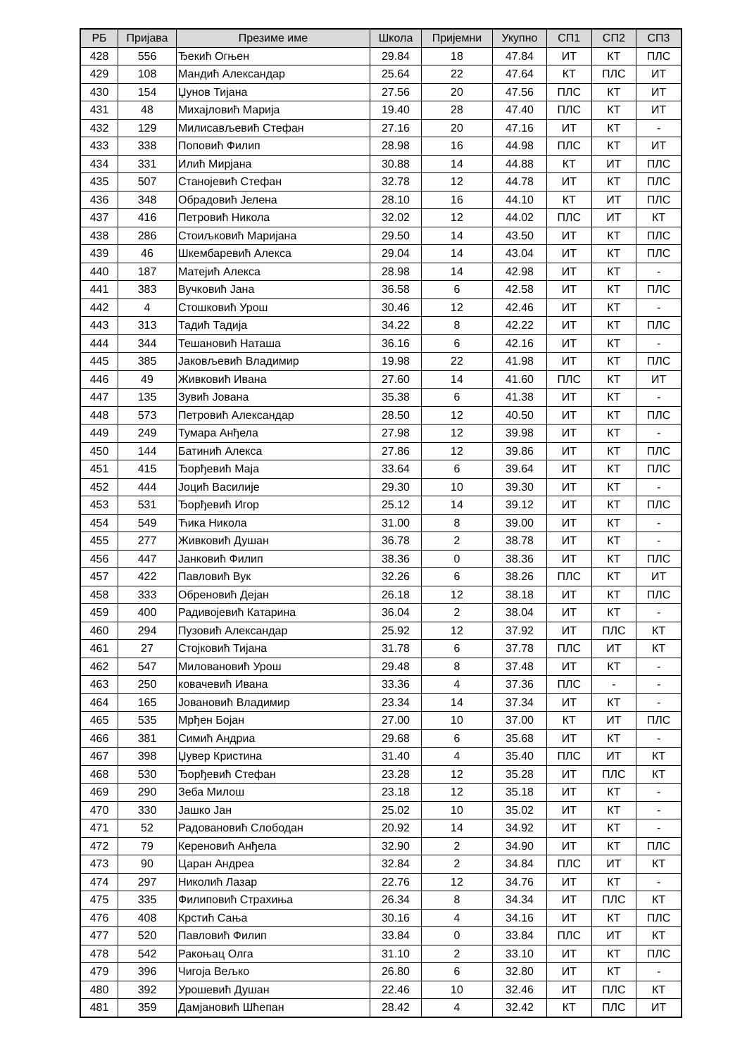| РБ | Пријава | Презиме име | Школа | Пријемни | Укупно | СП1 | СП2 | СП3 |
| --- | --- | --- | --- | --- | --- | --- | --- | --- |
| 428 | 556 | Ђекић Огњен | 29.84 | 18 | 47.84 | ИТ | КТ | ПЛС |
| 429 | 108 | Мандић Александар | 25.64 | 22 | 47.64 | КТ | ПЛС | ИТ |
| 430 | 154 | Џунов Тијана | 27.56 | 20 | 47.56 | ПЛС | КТ | ИТ |
| 431 | 48 | Михајловић Марија | 19.40 | 28 | 47.40 | ПЛС | КТ | ИТ |
| 432 | 129 | Милисављевић Стефан | 27.16 | 20 | 47.16 | ИТ | КТ | - |
| 433 | 338 | Поповић Филип | 28.98 | 16 | 44.98 | ПЛС | КТ | ИТ |
| 434 | 331 | Илић Мирјана | 30.88 | 14 | 44.88 | КТ | ИТ | ПЛС |
| 435 | 507 | Станојевић Стефан | 32.78 | 12 | 44.78 | ИТ | КТ | ПЛС |
| 436 | 348 | Обрадовић Јелена | 28.10 | 16 | 44.10 | КТ | ИТ | ПЛС |
| 437 | 416 | Петровић Никола | 32.02 | 12 | 44.02 | ПЛС | ИТ | КТ |
| 438 | 286 | Стоиљковић Маријана | 29.50 | 14 | 43.50 | ИТ | КТ | ПЛС |
| 439 | 46 | Шкембаревић Алекса | 29.04 | 14 | 43.04 | ИТ | КТ | ПЛС |
| 440 | 187 | Матејић Алекса | 28.98 | 14 | 42.98 | ИТ | КТ | - |
| 441 | 383 | Вучковић Јана | 36.58 | 6 | 42.58 | ИТ | КТ | ПЛС |
| 442 | 4 | Стошковић Урош | 30.46 | 12 | 42.46 | ИТ | КТ | - |
| 443 | 313 | Тадић Тадија | 34.22 | 8 | 42.22 | ИТ | КТ | ПЛС |
| 444 | 344 | Тешановић Наташа | 36.16 | 6 | 42.16 | ИТ | КТ | - |
| 445 | 385 | Јаковљевић Владимир | 19.98 | 22 | 41.98 | ИТ | КТ | ПЛС |
| 446 | 49 | Живковић Ивана | 27.60 | 14 | 41.60 | ПЛС | КТ | ИТ |
| 447 | 135 | Зувић Јована | 35.38 | 6 | 41.38 | ИТ | КТ | - |
| 448 | 573 | Петровић Александар | 28.50 | 12 | 40.50 | ИТ | КТ | ПЛС |
| 449 | 249 | Тумара Анђела | 27.98 | 12 | 39.98 | ИТ | КТ | - |
| 450 | 144 | Батинић Алекса | 27.86 | 12 | 39.86 | ИТ | КТ | ПЛС |
| 451 | 415 | Ђорђевић Маја | 33.64 | 6 | 39.64 | ИТ | КТ | ПЛС |
| 452 | 444 | Јоцић Василије | 29.30 | 10 | 39.30 | ИТ | КТ | - |
| 453 | 531 | Ђорђевић Игор | 25.12 | 14 | 39.12 | ИТ | КТ | ПЛС |
| 454 | 549 | Ћика Никола | 31.00 | 8 | 39.00 | ИТ | КТ | - |
| 455 | 277 | Живковић Душан | 36.78 | 2 | 38.78 | ИТ | КТ | - |
| 456 | 447 | Јанковић Филип | 38.36 | 0 | 38.36 | ИТ | КТ | ПЛС |
| 457 | 422 | Павловић Вук | 32.26 | 6 | 38.26 | ПЛС | КТ | ИТ |
| 458 | 333 | Обреновић Дејан | 26.18 | 12 | 38.18 | ИТ | КТ | ПЛС |
| 459 | 400 | Радивојевић Катарина | 36.04 | 2 | 38.04 | ИТ | КТ | - |
| 460 | 294 | Пузовић Александар | 25.92 | 12 | 37.92 | ИТ | ПЛС | КТ |
| 461 | 27 | Стојковић Тијана | 31.78 | 6 | 37.78 | ПЛС | ИТ | КТ |
| 462 | 547 | Миловановић Урош | 29.48 | 8 | 37.48 | ИТ | КТ | - |
| 463 | 250 | ковачевић Ивана | 33.36 | 4 | 37.36 | ПЛС | - | - |
| 464 | 165 | Јовановић Владимир | 23.34 | 14 | 37.34 | ИТ | КТ | - |
| 465 | 535 | Мрђен Бојан | 27.00 | 10 | 37.00 | КТ | ИТ | ПЛС |
| 466 | 381 | Симић Андриа | 29.68 | 6 | 35.68 | ИТ | КТ | - |
| 467 | 398 | Џувер Кристина | 31.40 | 4 | 35.40 | ПЛС | ИТ | КТ |
| 468 | 530 | Ђорђевић Стефан | 23.28 | 12 | 35.28 | ИТ | ПЛС | КТ |
| 469 | 290 | Зеба Милош | 23.18 | 12 | 35.18 | ИТ | КТ | - |
| 470 | 330 | Јашко Јан | 25.02 | 10 | 35.02 | ИТ | КТ | - |
| 471 | 52 | Радовановић Слободан | 20.92 | 14 | 34.92 | ИТ | КТ | - |
| 472 | 79 | Кереновић Анђела | 32.90 | 2 | 34.90 | ИТ | КТ | ПЛС |
| 473 | 90 | Царан Андреа | 32.84 | 2 | 34.84 | ПЛС | ИТ | КТ |
| 474 | 297 | Николић Лазар | 22.76 | 12 | 34.76 | ИТ | КТ | - |
| 475 | 335 | Филиповић Страхиња | 26.34 | 8 | 34.34 | ИТ | ПЛС | КТ |
| 476 | 408 | Крстић Сања | 30.16 | 4 | 34.16 | ИТ | КТ | ПЛС |
| 477 | 520 | Павловић Филип | 33.84 | 0 | 33.84 | ПЛС | ИТ | КТ |
| 478 | 542 | Ракоњац Олга | 31.10 | 2 | 33.10 | ИТ | КТ | ПЛС |
| 479 | 396 | Чигоја Вељко | 26.80 | 6 | 32.80 | ИТ | КТ | - |
| 480 | 392 | Урошевић Душан | 22.46 | 10 | 32.46 | ИТ | ПЛС | КТ |
| 481 | 359 | Дамјановић Шћепан | 28.42 | 4 | 32.42 | КТ | ПЛС | ИТ |